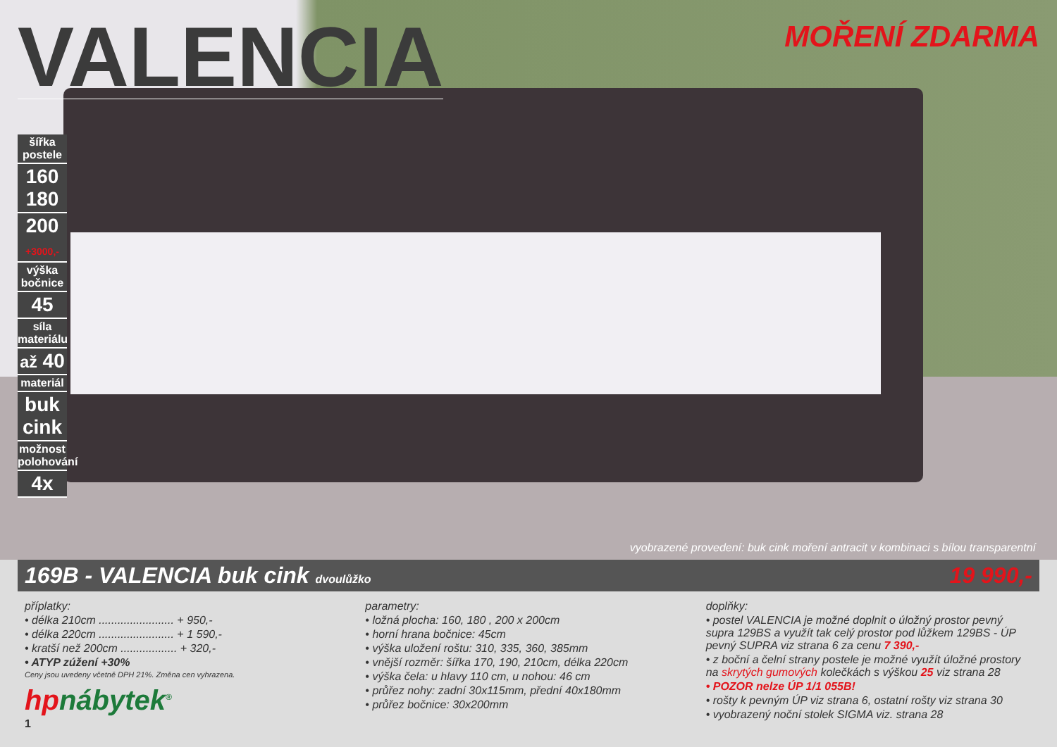VALENCIA
MOŘENÍ ZDARMA
šířka postele
160
180
200
+3000,-
výška bočnice
45
síla materiálu
až 40
materiál
buk cink
možnost polohování
4x
vyobrazené provedení: buk cink moření antracit v kombinaci s bílou transparentní
169B - VALENCIA buk cink dvoulůžko 19 990,-
příplatky:
• délka 210cm ........................ + 950,-
• délka 220cm ........................ + 1 590,-
• kratší než 200cm .................. + 320,-
• ATYP zúžení +30%
Ceny jsou uvedeny včetně DPH 21%. Změna cen vyhrazena.
hpnábytek<sup>®</sup>
1
parametry:
• ložná plocha: 160, 180 , 200 x 200cm
• horní hrana bočnice: 45cm
• výška uložení roštu: 310, 335, 360, 385mm
• vnější rozměr: šířka 170, 190, 210cm, délka 220cm
• výška čela: u hlavy 110 cm, u nohou: 46 cm
• průřez nohy: zadní 30x115mm, přední 40x180mm
• průřez bočnice: 30x200mm
doplňky:
• postel VALENCIA je možné doplnit o úložný prostor pevný supra 129BS a využít tak celý prostor pod lůžkem 129BS - ÚP pevný SUPRA viz strana 6 za cenu 7 390,-
• z boční a čelní strany postele je možné využít úložné prostory na skrytých gumových kolečkách s výškou 25 viz strana 28
• POZOR nelze ÚP 1/1 055B!
• rošty k pevným ÚP viz strana 6, ostatní rošty viz strana 30
• vyobrazený noční stolek SIGMA viz. strana 28